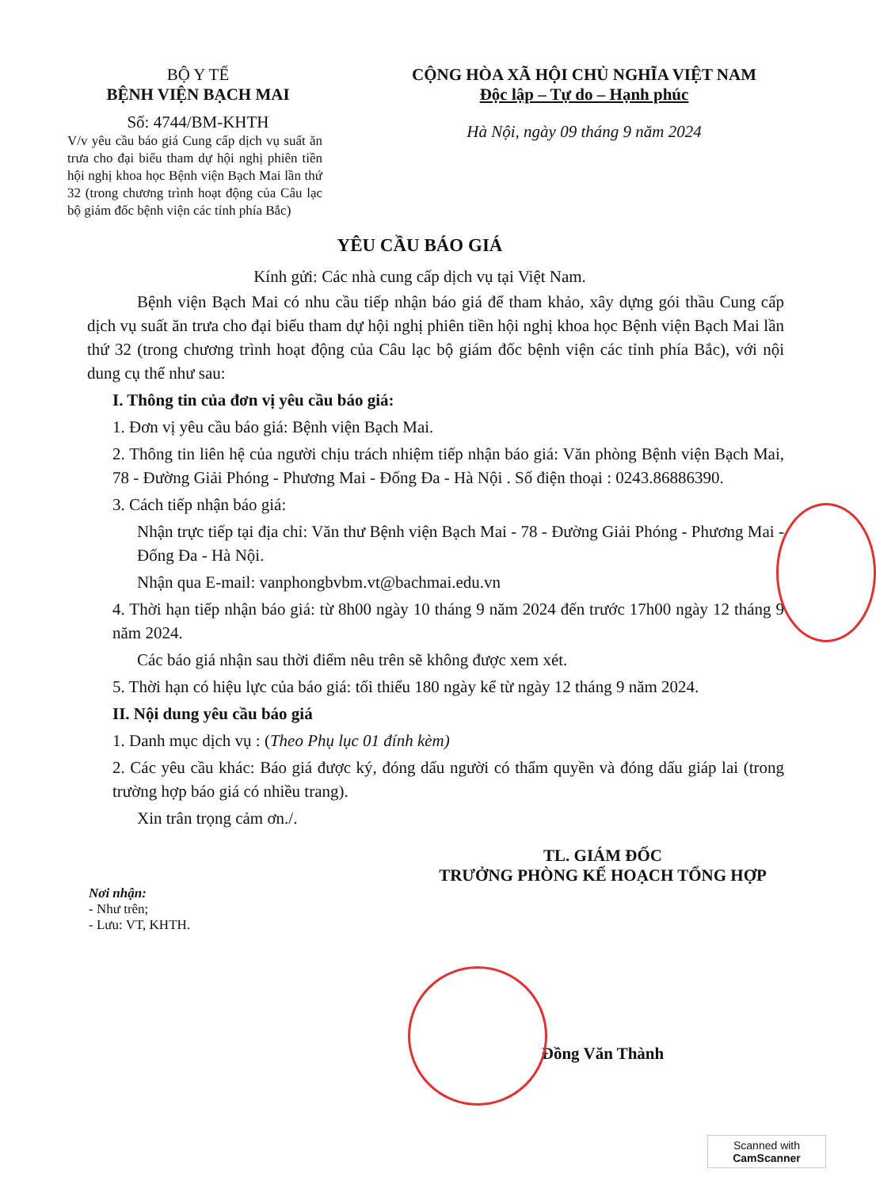BỘ Y TẾ
BỆNH VIỆN BẠCH MAI
Số: 4744/BM-KHTH
V/v yêu cầu báo giá Cung cấp dịch vụ suất ăn trưa cho đại biểu tham dự hội nghị phiên tiền hội nghị khoa học Bệnh viện Bạch Mai lần thứ 32 (trong chương trình hoạt động của Câu lạc bộ giám đốc bệnh viện các tỉnh phía Bắc)
CỘNG HÒA XÃ HỘI CHỦ NGHĨA VIỆT NAM
Độc lập – Tự do – Hạnh phúc
Hà Nội, ngày 09 tháng 9 năm 2024
YÊU CẦU BÁO GIÁ
Kính gửi: Các nhà cung cấp dịch vụ tại Việt Nam.
Bệnh viện Bạch Mai có nhu cầu tiếp nhận báo giá để tham khảo, xây dựng gói thầu Cung cấp dịch vụ suất ăn trưa cho đại biểu tham dự hội nghị phiên tiền hội nghị khoa học Bệnh viện Bạch Mai lần thứ 32 (trong chương trình hoạt động của Câu lạc bộ giám đốc bệnh viện các tỉnh phía Bắc), với nội dung cụ thể như sau:
I. Thông tin của đơn vị yêu cầu báo giá:
1. Đơn vị yêu cầu báo giá: Bệnh viện Bạch Mai.
2. Thông tin liên hệ của người chịu trách nhiệm tiếp nhận báo giá: Văn phòng Bệnh viện Bạch Mai, 78 - Đường Giải Phóng - Phương Mai - Đống Đa - Hà Nội . Số điện thoại : 0243.86886390.
3. Cách tiếp nhận báo giá:
Nhận trực tiếp tại địa chỉ: Văn thư Bệnh viện Bạch Mai - 78 - Đường Giải Phóng - Phương Mai - Đống Đa - Hà Nội.
Nhận qua E-mail: vanphongbvbm.vt@bachmai.edu.vn
4. Thời hạn tiếp nhận báo giá: từ 8h00 ngày 10 tháng 9 năm 2024 đến trước 17h00 ngày 12 tháng 9 năm 2024.
Các báo giá nhận sau thời điểm nêu trên sẽ không được xem xét.
5. Thời hạn có hiệu lực của báo giá: tối thiểu 180 ngày kể từ ngày 12 tháng 9 năm 2024.
II. Nội dung yêu cầu báo giá
1. Danh mục dịch vụ : (Theo Phụ lục 01 đính kèm)
2. Các yêu cầu khác: Báo giá được ký, đóng dấu người có thẩm quyền và đóng dấu giáp lai (trong trường hợp báo giá có nhiều trang).
Xin trân trọng cảm ơn./.
Nơi nhận:
- Như trên;
- Lưu: VT, KHTH.
TL. GIÁM ĐỐC
TRƯỞNG PHÒNG KẾ HOẠCH TỔNG HỢP
Đồng Văn Thành
Scanned with
CamScanner